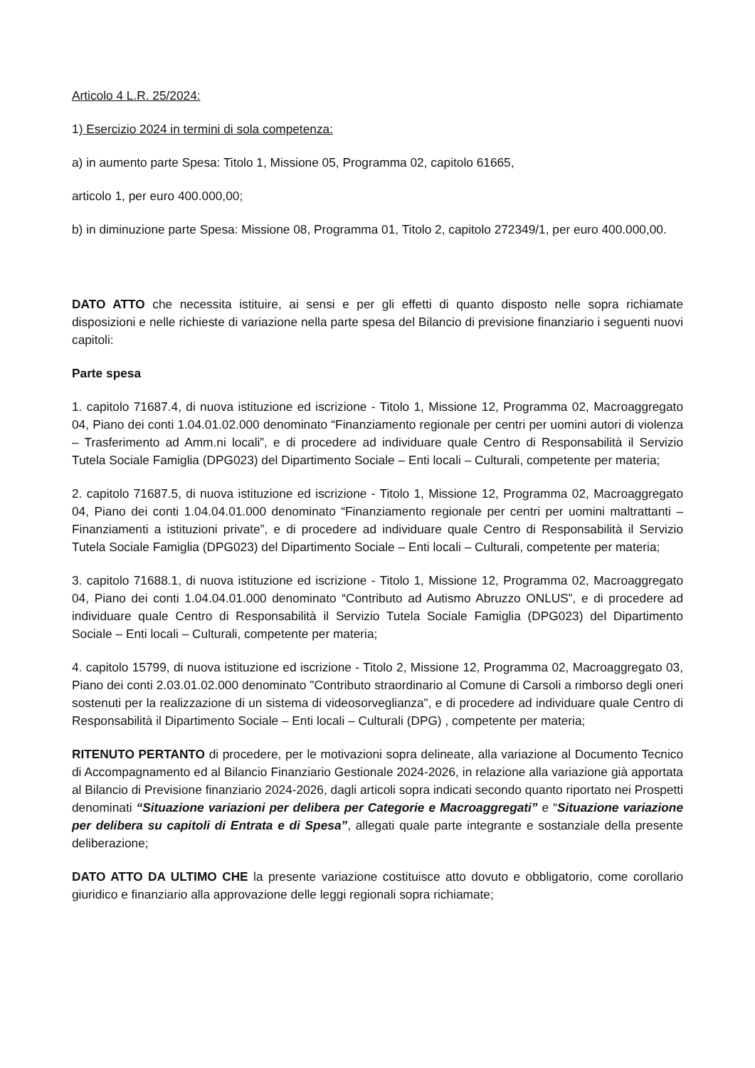Articolo 4 L.R. 25/2024:
1) Esercizio 2024 in termini di sola competenza:
a) in aumento parte Spesa: Titolo 1, Missione 05, Programma 02, capitolo 61665,
articolo 1, per euro 400.000,00;
b) in diminuzione parte Spesa: Missione 08, Programma 01, Titolo 2, capitolo 272349/1, per euro 400.000,00.
DATO ATTO che necessita istituire, ai sensi e per gli effetti di quanto disposto nelle sopra richiamate disposizioni e nelle richieste di variazione nella parte spesa del Bilancio di previsione finanziario i seguenti nuovi capitoli:
Parte spesa
1. capitolo 71687.4, di nuova istituzione ed iscrizione - Titolo 1, Missione 12, Programma 02, Macroaggregato 04, Piano dei conti 1.04.01.02.000 denominato “Finanziamento regionale per centri per uomini autori di violenza – Trasferimento ad Amm.ni locali”, e di procedere ad individuare quale Centro di Responsabilità il Servizio Tutela Sociale Famiglia (DPG023) del Dipartimento Sociale – Enti locali – Culturali, competente per materia;
2. capitolo 71687.5, di nuova istituzione ed iscrizione - Titolo 1, Missione 12, Programma 02, Macroaggregato 04, Piano dei conti 1.04.04.01.000 denominato “Finanziamento regionale per centri per uomini maltrattanti – Finanziamenti a istituzioni private”, e di procedere ad individuare quale Centro di Responsabilità il Servizio Tutela Sociale Famiglia (DPG023) del Dipartimento Sociale – Enti locali – Culturali, competente per materia;
3. capitolo 71688.1, di nuova istituzione ed iscrizione - Titolo 1, Missione 12, Programma 02, Macroaggregato 04, Piano dei conti 1.04.04.01.000 denominato “Contributo ad Autismo Abruzzo ONLUS”, e di procedere ad individuare quale Centro di Responsabilità il Servizio Tutela Sociale Famiglia (DPG023) del Dipartimento Sociale – Enti locali – Culturali, competente per materia;
4. capitolo 15799, di nuova istituzione ed iscrizione - Titolo 2, Missione 12, Programma 02, Macroaggregato 03, Piano dei conti 2.03.01.02.000 denominato "Contributo straordinario al Comune di Carsoli a rimborso degli oneri sostenuti per la realizzazione di un sistema di videosorveglianza", e di procedere ad individuare quale Centro di Responsabilità il Dipartimento Sociale – Enti locali – Culturali (DPG) , competente per materia;
RITENUTO PERTANTO di procedere, per le motivazioni sopra delineate, alla variazione al Documento Tecnico di Accompagnamento ed al Bilancio Finanziario Gestionale 2024-2026, in relazione alla variazione già apportata al Bilancio di Previsione finanziario 2024-2026, dagli articoli sopra indicati secondo quanto riportato nei Prospetti denominati “Situazione variazioni per delibera per Categorie e Macroaggregati” e “Situazione variazione per delibera su capitoli di Entrata e di Spesa”, allegati quale parte integrante e sostanziale della presente deliberazione;
DATO ATTO DA ULTIMO CHE la presente variazione costituisce atto dovuto e obbligatorio, come corollario giuridico e finanziario alla approvazione delle leggi regionali sopra richiamate;